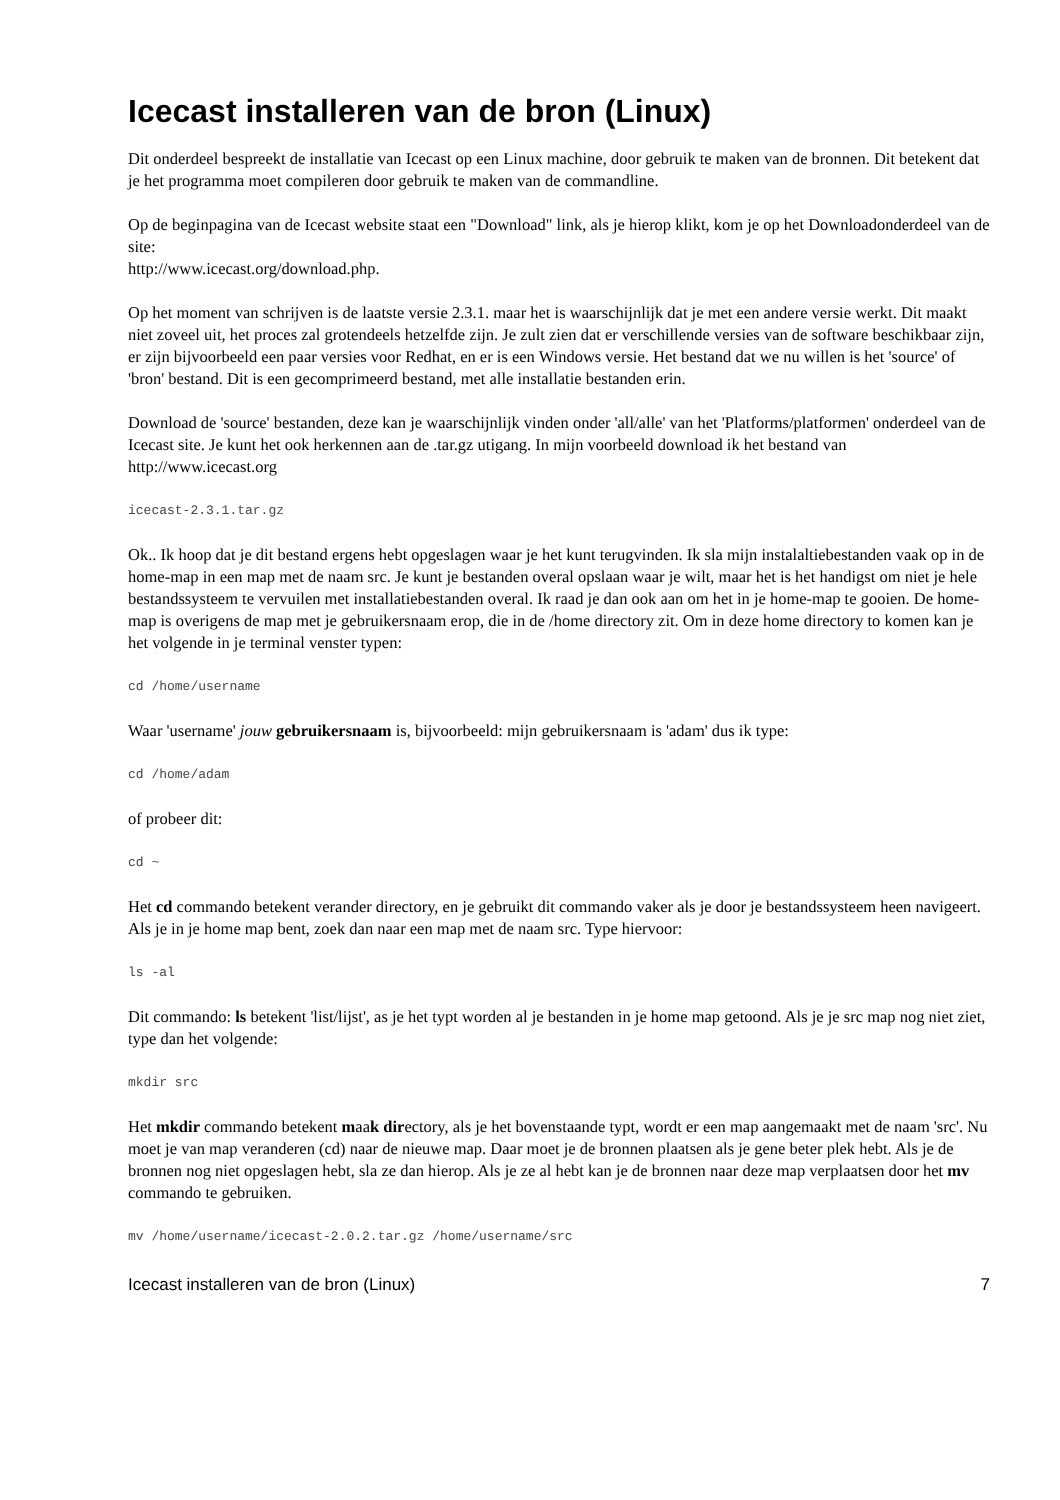Icecast installeren van de bron (Linux)
Dit onderdeel bespreekt de installatie van Icecast op een Linux machine, door gebruik te maken van de bronnen. Dit betekent dat je het programma moet compileren door gebruik te maken van de commandline.
Op de beginpagina van de Icecast website staat een "Download" link, als je hierop klikt, kom je op het Downloadonderdeel van de site:
http://www.icecast.org/download.php.
Op het moment van schrijven is de laatste versie 2.3.1. maar het is waarschijnlijk dat je met een andere versie werkt. Dit maakt niet zoveel uit, het proces zal grotendeels hetzelfde zijn. Je zult zien dat er verschillende versies van de software beschikbaar zijn, er zijn bijvoorbeeld een paar versies voor Redhat, en er is een Windows versie. Het bestand dat we nu willen is het 'source' of 'bron' bestand. Dit is een gecomprimeerd bestand, met alle installatie bestanden erin.
Download de 'source' bestanden, deze kan je waarschijnlijk vinden onder 'all/alle' van het 'Platforms/platformen' onderdeel van de Icecast site. Je kunt het ook herkennen aan de .tar.gz utigang. In mijn voorbeeld download ik het bestand van http://www.icecast.org
icecast-2.3.1.tar.gz
Ok.. Ik hoop dat je dit bestand ergens hebt opgeslagen waar je het kunt terugvinden. Ik sla mijn instalaltiebestanden vaak op in de home-map in een map met de naam src. Je kunt je bestanden overal opslaan waar je wilt, maar het is het handigst om niet je hele bestandssysteem te vervuilen met installatiebestanden overal. Ik raad je dan ook aan om het in je home-map te gooien. De home-map is overigens de map met je gebruikersnaam erop, die in de /home directory zit. Om in deze home directory to komen kan je het volgende in je terminal venster typen:
cd /home/username
Waar 'username' jouw gebruikersnaam is, bijvoorbeeld: mijn gebruikersnaam is 'adam' dus ik type:
cd /home/adam
of probeer dit:
cd ~
Het cd commando betekent verander directory, en je gebruikt dit commando vaker als je door je bestandssysteem heen navigeert. Als je in je home map bent, zoek dan naar een map met de naam src. Type hiervoor:
ls -al
Dit commando: ls betekent 'list/lijst', as je het typt worden al je bestanden in je home map getoond. Als je je src map nog niet ziet, type dan het volgende:
mkdir src
Het mkdir commando betekent maak directory, als je het bovenstaande typt, wordt er een map aangemaakt met de naam 'src'. Nu moet je van map veranderen (cd) naar de nieuwe map. Daar moet je de bronnen plaatsen als je gene beter plek hebt. Als je de bronnen nog niet opgeslagen hebt, sla ze dan hierop. Als je ze al hebt kan je de bronnen naar deze map verplaatsen door het mv commando te gebruiken.
mv /home/username/icecast-2.0.2.tar.gz /home/username/src
Icecast installeren van de bron (Linux) 7